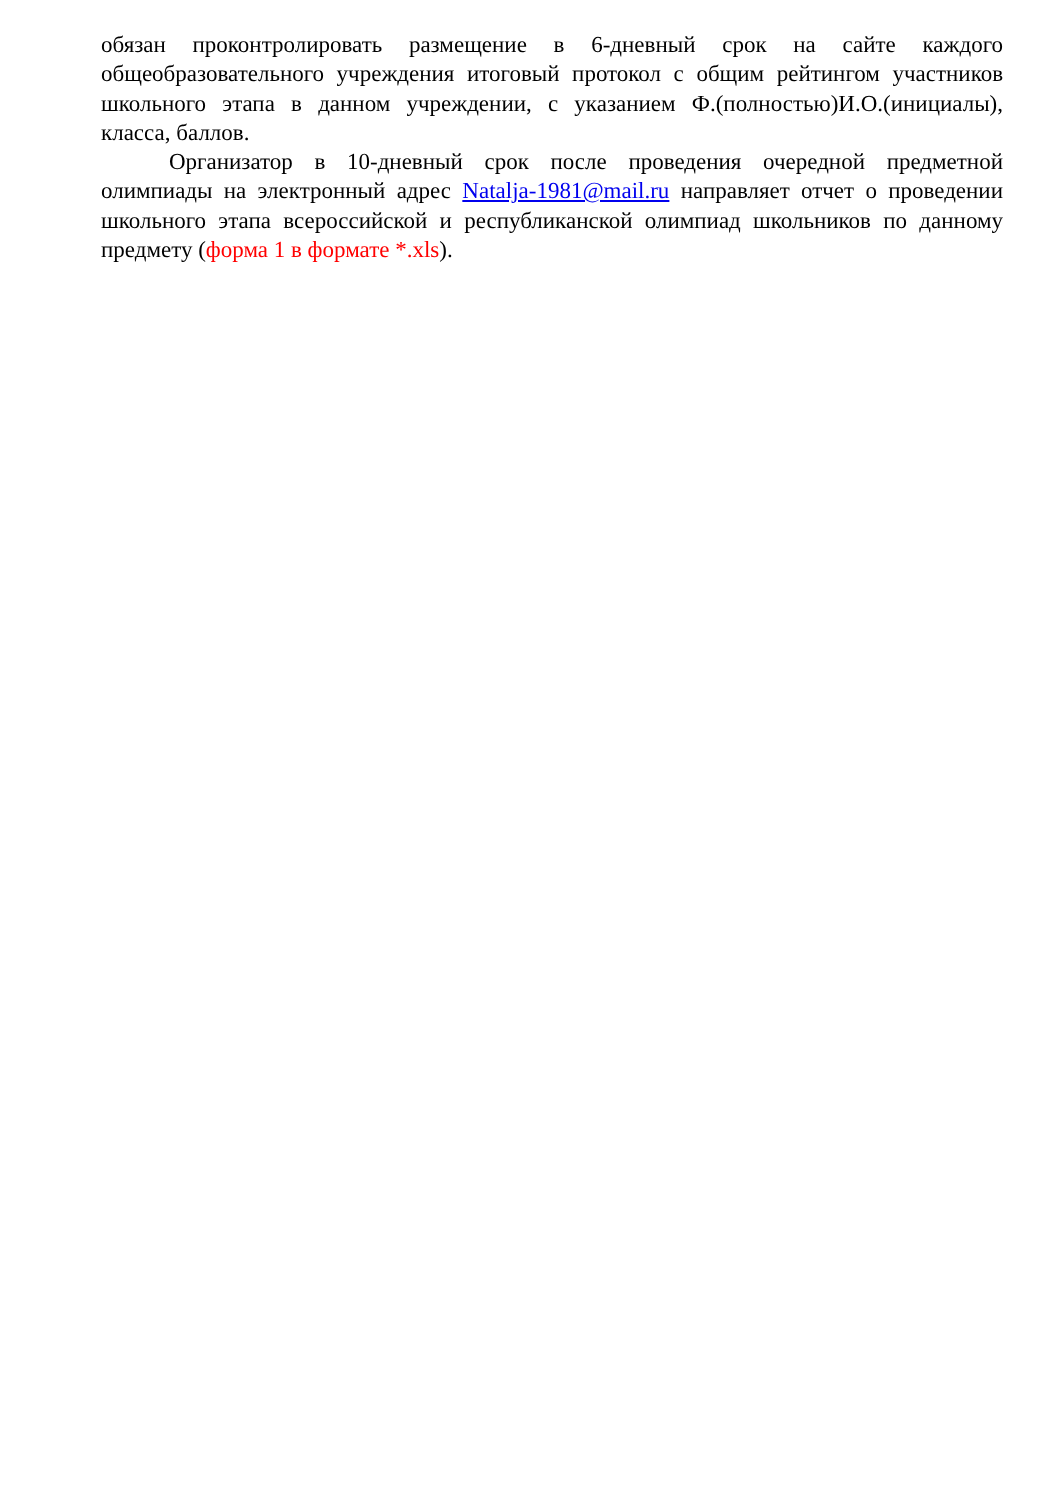обязан проконтролировать размещение в 6-дневный срок на сайте каждого общеобразовательного учреждения итоговый протокол с общим рейтингом участников школьного этапа в данном учреждении, с указанием Ф.(полностью)И.О.(инициалы), класса, баллов.
Организатор в 10-дневный срок после проведения очередной предметной олимпиады на электронный адрес Natalja-1981@mail.ru направляет отчет о проведении школьного этапа всероссийской и республиканской олимпиад школьников по данному предмету (форма 1 в формате *.xls).